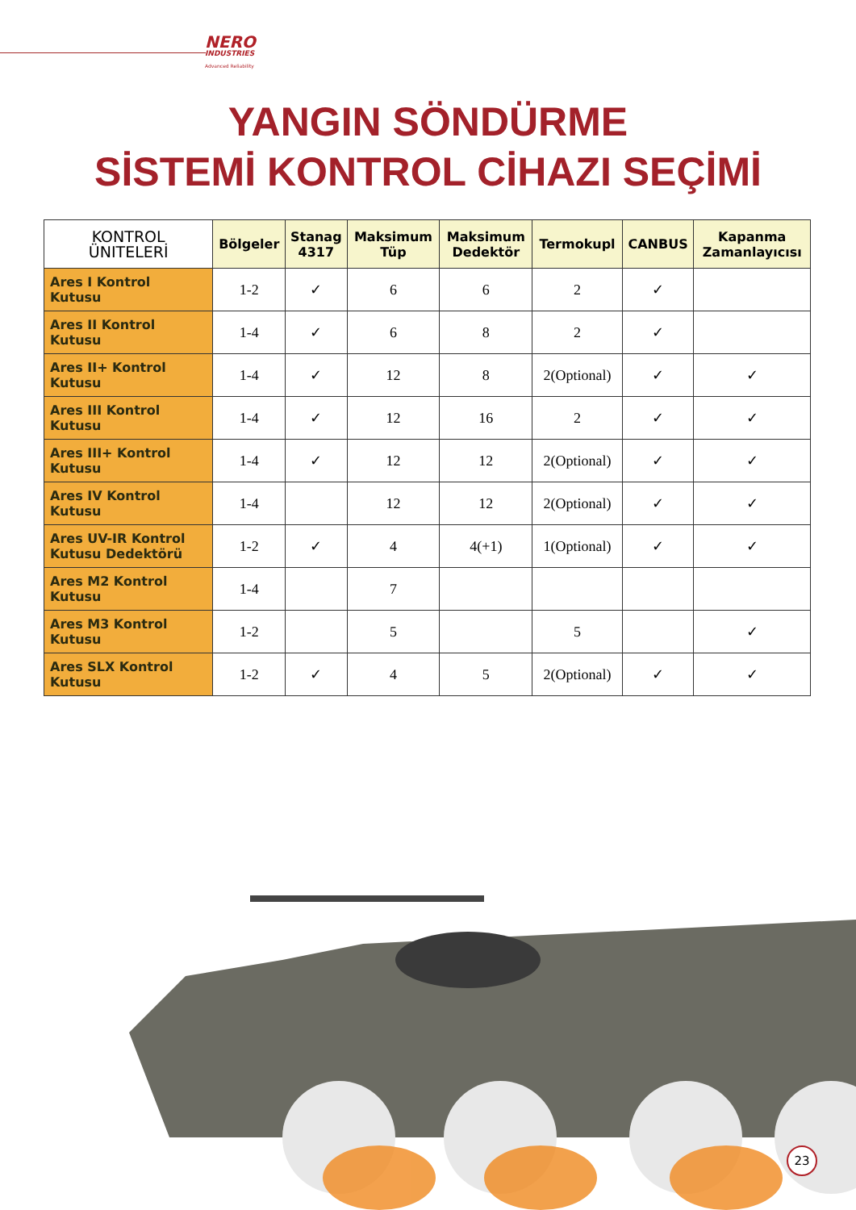NERO
INDUSTRIES
Advanced Reliability
YANGIN SÖNDÜRME
SİSTEMİ KONTROL CİHAZI SEÇİMİ
| KONTROL ÜNITELERİ | Bölgeler | Stanag 4317 | Maksimum Tüp | Maksimum Dedektör | Termokupl | CANBUS | Kapanma Zamanlayıcısı |
| --- | --- | --- | --- | --- | --- | --- | --- |
| Ares I Kontrol Kutusu | 1-2 | ✓ | 6 | 6 | 2 | ✓ | |
| Ares II Kontrol Kutusu | 1-4 | ✓ | 6 | 8 | 2 | ✓ | |
| Ares II+ Kontrol Kutusu | 1-4 | ✓ | 12 | 8 | 2(Optional) | ✓ | ✓ |
| Ares III Kontrol Kutusu | 1-4 | ✓ | 12 | 16 | 2 | ✓ | ✓ |
| Ares III+ Kontrol Kutusu | 1-4 | ✓ | 12 | 12 | 2(Optional) | ✓ | ✓ |
| Ares IV Kontrol Kutusu | 1-4 | | 12 | 12 | 2(Optional) | ✓ | ✓ |
| Ares UV-IR Kontrol Kutusu Dedektörü | 1-2 | ✓ | 4 | 4(+1) | 1(Optional) | ✓ | ✓ |
| Ares M2 Kontrol Kutusu | 1-4 | | 7 | | | | |
| Ares M3 Kontrol Kutusu | 1-2 | | 5 | | 5 | | ✓ |
| Ares SLX Kontrol Kutusu | 1-2 | ✓ | 4 | 5 | 2(Optional) | ✓ | ✓ |
23